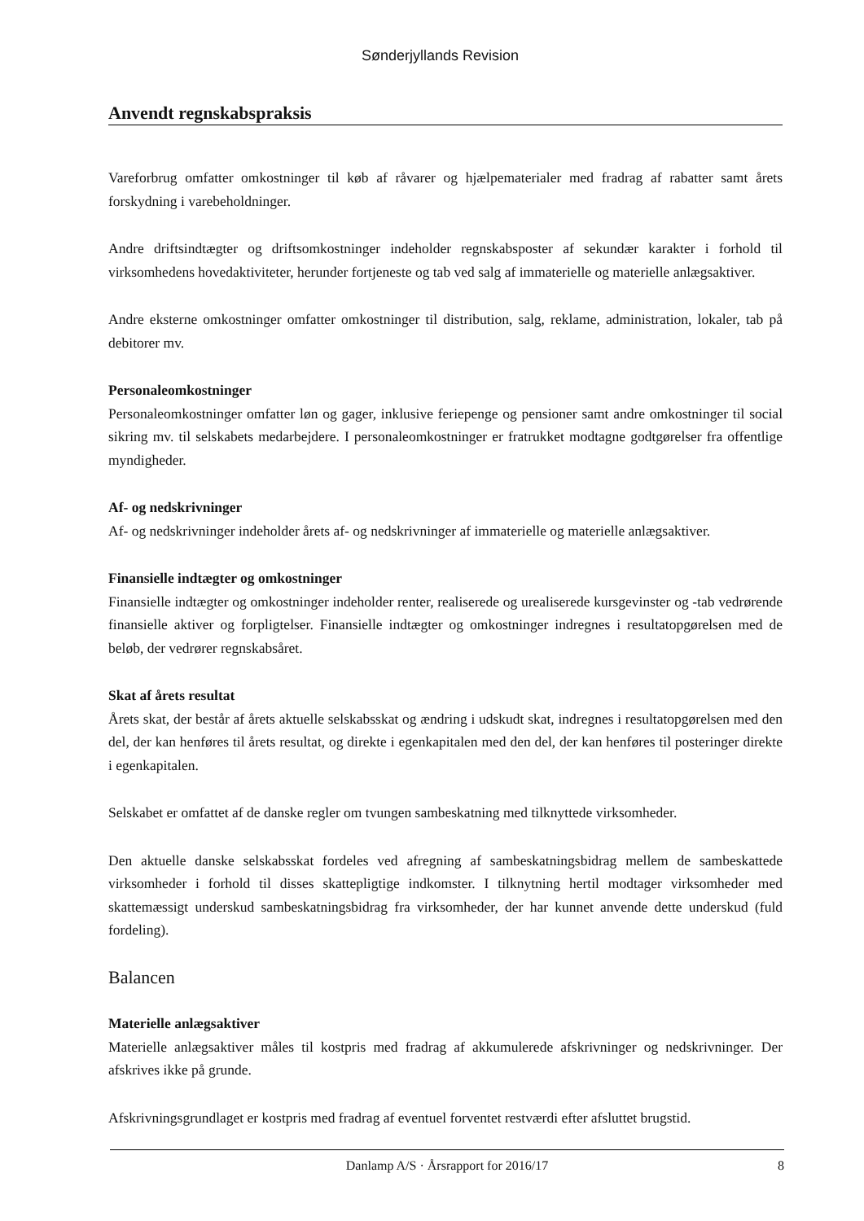Sønderjyllands Revision
Anvendt regnskabspraksis
Vareforbrug omfatter omkostninger til køb af råvarer og hjælpematerialer med fradrag af rabatter samt årets forskydning i varebeholdninger.
Andre driftsindtægter og driftsomkostninger indeholder regnskabsposter af sekundær karakter i forhold til virksomhedens hovedaktiviteter, herunder fortjeneste og tab ved salg af immaterielle og materielle anlægsaktiver.
Andre eksterne omkostninger omfatter omkostninger til distribution, salg, reklame, administration, lokaler, tab på debitorer mv.
Personaleomkostninger
Personaleomkostninger omfatter løn og gager, inklusive feriepenge og pensioner samt andre omkostninger til social sikring mv. til selskabets medarbejdere. I personaleomkostninger er fratrukket modtagne godtgørelser fra offentlige myndigheder.
Af- og nedskrivninger
Af- og nedskrivninger indeholder årets af- og nedskrivninger af immaterielle og materielle anlægsaktiver.
Finansielle indtægter og omkostninger
Finansielle indtægter og omkostninger indeholder renter, realiserede og urealiserede kursgevinster og -tab vedrørende finansielle aktiver og forpligtelser. Finansielle indtægter og omkostninger indregnes i resultatopgørelsen med de beløb, der vedrører regnskabsåret.
Skat af årets resultat
Årets skat, der består af årets aktuelle selskabsskat og ændring i udskudt skat, indregnes i resultatopgørelsen med den del, der kan henføres til årets resultat, og direkte i egenkapitalen med den del, der kan henføres til posteringer direkte i egenkapitalen.
Selskabet er omfattet af de danske regler om tvungen sambeskatning med tilknyttede virksomheder.
Den aktuelle danske selskabsskat fordeles ved afregning af sambeskatningsbidrag mellem de sambeskattede virksomheder i forhold til disses skattepligtige indkomster. I tilknytning hertil modtager virksomheder med skattemæssigt underskud sambeskatningsbidrag fra virksomheder, der har kunnet anvende dette underskud (fuld fordeling).
Balancen
Materielle anlægsaktiver
Materielle anlægsaktiver måles til kostpris med fradrag af akkumulerede afskrivninger og nedskrivninger. Der afskrives ikke på grunde.
Afskrivningsgrundlaget er kostpris med fradrag af eventuel forventet restværdi efter afsluttet brugstid.
Danlamp A/S · Årsrapport for 2016/17 8